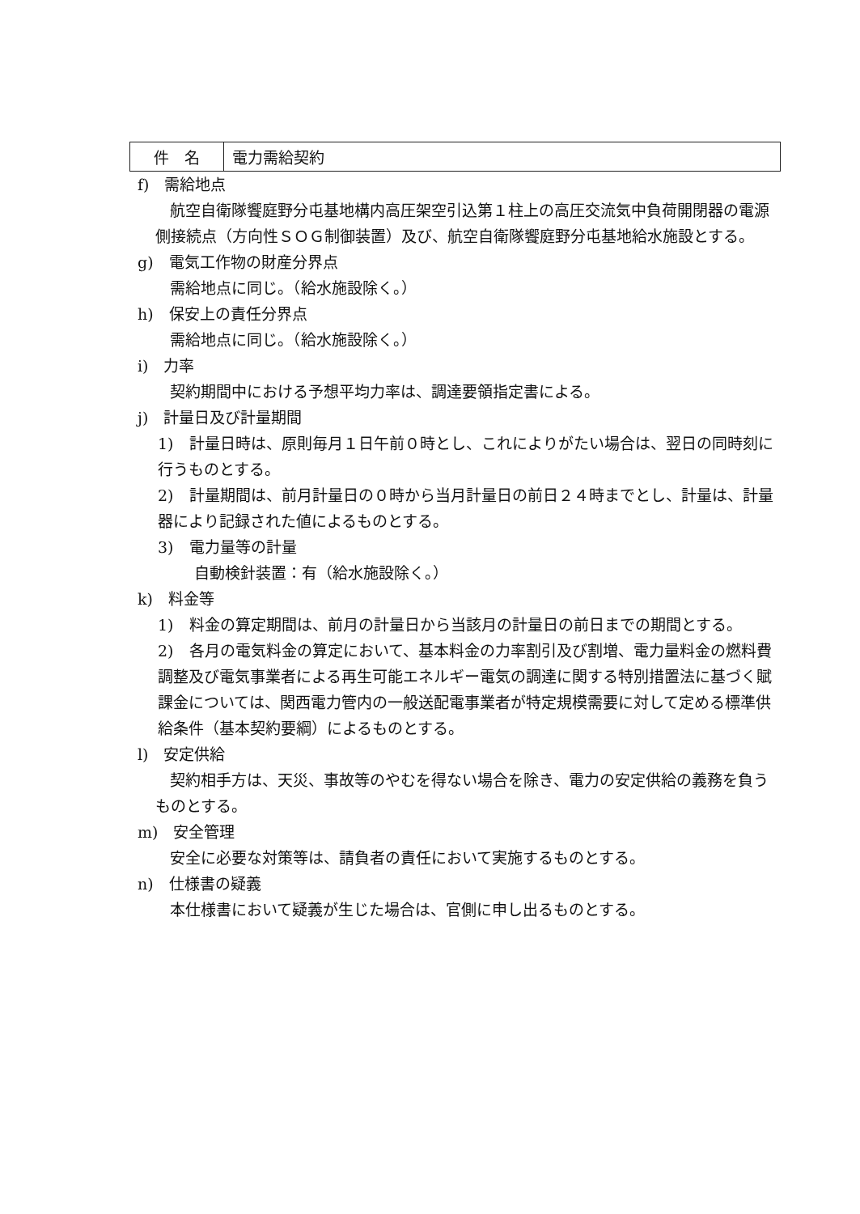| 件 名 | 電力需給契約 |
f)　需給地点
航空自衛隊饗庭野分屯基地構内高圧架空引込第１柱上の高圧交流気中負荷開閉器の電源側接続点（方向性ＳＯＧ制御装置）及び、航空自衛隊饗庭野分屯基地給水施設とする。
g)　電気工作物の財産分界点
需給地点に同じ。（給水施設除く。）
h)　保安上の責任分界点
需給地点に同じ。（給水施設除く。）
i)　力率
契約期間中における予想平均力率は、調達要領指定書による。
j)　計量日及び計量期間
1)　計量日時は、原則毎月１日午前０時とし、これによりがたい場合は、翌日の同時刻に行うものとする。
2)　計量期間は、前月計量日の０時から当月計量日の前日２４時までとし、計量は、計量器により記録された値によるものとする。
3)　電力量等の計量
自動検針装置：有（給水施設除く。）
k)　料金等
1)　料金の算定期間は、前月の計量日から当該月の計量日の前日までの期間とする。
2)　各月の電気料金の算定において、基本料金の力率割引及び割増、電力量料金の燃料費調整及び電気事業者による再生可能エネルギー電気の調達に関する特別措置法に基づく賦課金については、関西電力管内の一般送配電事業者が特定規模需要に対して定める標準供給条件（基本契約要綱）によるものとする。
l)　安定供給
契約相手方は、天災、事故等のやむを得ない場合を除き、電力の安定供給の義務を負うものとする。
m)　安全管理
安全に必要な対策等は、請負者の責任において実施するものとする。
n)　仕様書の疑義
本仕様書において疑義が生じた場合は、官側に申し出るものとする。